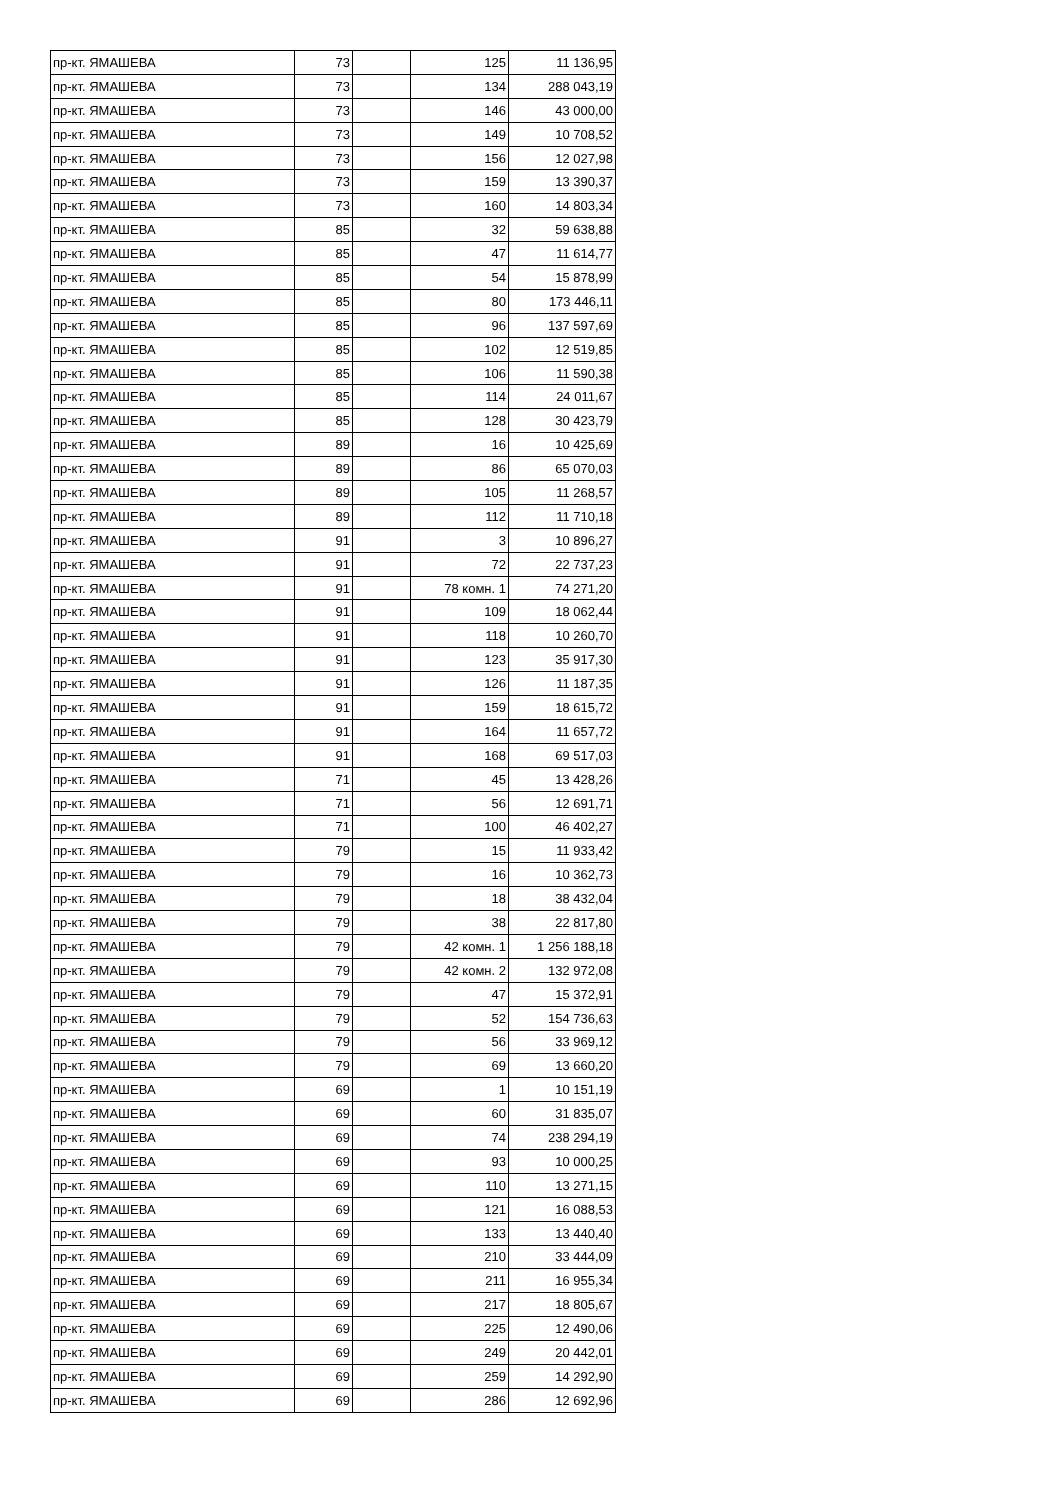| пр-кт. ЯМАШЕВА | 73 | | 125 | 11 136,95 |
| пр-кт. ЯМАШЕВА | 73 | | 134 | 288 043,19 |
| пр-кт. ЯМАШЕВА | 73 | | 146 | 43 000,00 |
| пр-кт. ЯМАШЕВА | 73 | | 149 | 10 708,52 |
| пр-кт. ЯМАШЕВА | 73 | | 156 | 12 027,98 |
| пр-кт. ЯМАШЕВА | 73 | | 159 | 13 390,37 |
| пр-кт. ЯМАШЕВА | 73 | | 160 | 14 803,34 |
| пр-кт. ЯМАШЕВА | 85 | | 32 | 59 638,88 |
| пр-кт. ЯМАШЕВА | 85 | | 47 | 11 614,77 |
| пр-кт. ЯМАШЕВА | 85 | | 54 | 15 878,99 |
| пр-кт. ЯМАШЕВА | 85 | | 80 | 173 446,11 |
| пр-кт. ЯМАШЕВА | 85 | | 96 | 137 597,69 |
| пр-кт. ЯМАШЕВА | 85 | | 102 | 12 519,85 |
| пр-кт. ЯМАШЕВА | 85 | | 106 | 11 590,38 |
| пр-кт. ЯМАШЕВА | 85 | | 114 | 24 011,67 |
| пр-кт. ЯМАШЕВА | 85 | | 128 | 30 423,79 |
| пр-кт. ЯМАШЕВА | 89 | | 16 | 10 425,69 |
| пр-кт. ЯМАШЕВА | 89 | | 86 | 65 070,03 |
| пр-кт. ЯМАШЕВА | 89 | | 105 | 11 268,57 |
| пр-кт. ЯМАШЕВА | 89 | | 112 | 11 710,18 |
| пр-кт. ЯМАШЕВА | 91 | | 3 | 10 896,27 |
| пр-кт. ЯМАШЕВА | 91 | | 72 | 22 737,23 |
| пр-кт. ЯМАШЕВА | 91 | | 78 комн. 1 | 74 271,20 |
| пр-кт. ЯМАШЕВА | 91 | | 109 | 18 062,44 |
| пр-кт. ЯМАШЕВА | 91 | | 118 | 10 260,70 |
| пр-кт. ЯМАШЕВА | 91 | | 123 | 35 917,30 |
| пр-кт. ЯМАШЕВА | 91 | | 126 | 11 187,35 |
| пр-кт. ЯМАШЕВА | 91 | | 159 | 18 615,72 |
| пр-кт. ЯМАШЕВА | 91 | | 164 | 11 657,72 |
| пр-кт. ЯМАШЕВА | 91 | | 168 | 69 517,03 |
| пр-кт. ЯМАШЕВА | 71 | | 45 | 13 428,26 |
| пр-кт. ЯМАШЕВА | 71 | | 56 | 12 691,71 |
| пр-кт. ЯМАШЕВА | 71 | | 100 | 46 402,27 |
| пр-кт. ЯМАШЕВА | 79 | | 15 | 11 933,42 |
| пр-кт. ЯМАШЕВА | 79 | | 16 | 10 362,73 |
| пр-кт. ЯМАШЕВА | 79 | | 18 | 38 432,04 |
| пр-кт. ЯМАШЕВА | 79 | | 38 | 22 817,80 |
| пр-кт. ЯМАШЕВА | 79 | | 42 комн. 1 | 1 256 188,18 |
| пр-кт. ЯМАШЕВА | 79 | | 42 комн. 2 | 132 972,08 |
| пр-кт. ЯМАШЕВА | 79 | | 47 | 15 372,91 |
| пр-кт. ЯМАШЕВА | 79 | | 52 | 154 736,63 |
| пр-кт. ЯМАШЕВА | 79 | | 56 | 33 969,12 |
| пр-кт. ЯМАШЕВА | 79 | | 69 | 13 660,20 |
| пр-кт. ЯМАШЕВА | 69 | | 1 | 10 151,19 |
| пр-кт. ЯМАШЕВА | 69 | | 60 | 31 835,07 |
| пр-кт. ЯМАШЕВА | 69 | | 74 | 238 294,19 |
| пр-кт. ЯМАШЕВА | 69 | | 93 | 10 000,25 |
| пр-кт. ЯМАШЕВА | 69 | | 110 | 13 271,15 |
| пр-кт. ЯМАШЕВА | 69 | | 121 | 16 088,53 |
| пр-кт. ЯМАШЕВА | 69 | | 133 | 13 440,40 |
| пр-кт. ЯМАШЕВА | 69 | | 210 | 33 444,09 |
| пр-кт. ЯМАШЕВА | 69 | | 211 | 16 955,34 |
| пр-кт. ЯМАШЕВА | 69 | | 217 | 18 805,67 |
| пр-кт. ЯМАШЕВА | 69 | | 225 | 12 490,06 |
| пр-кт. ЯМАШЕВА | 69 | | 249 | 20 442,01 |
| пр-кт. ЯМАШЕВА | 69 | | 259 | 14 292,90 |
| пр-кт. ЯМАШЕВА | 69 | | 286 | 12 692,96 |